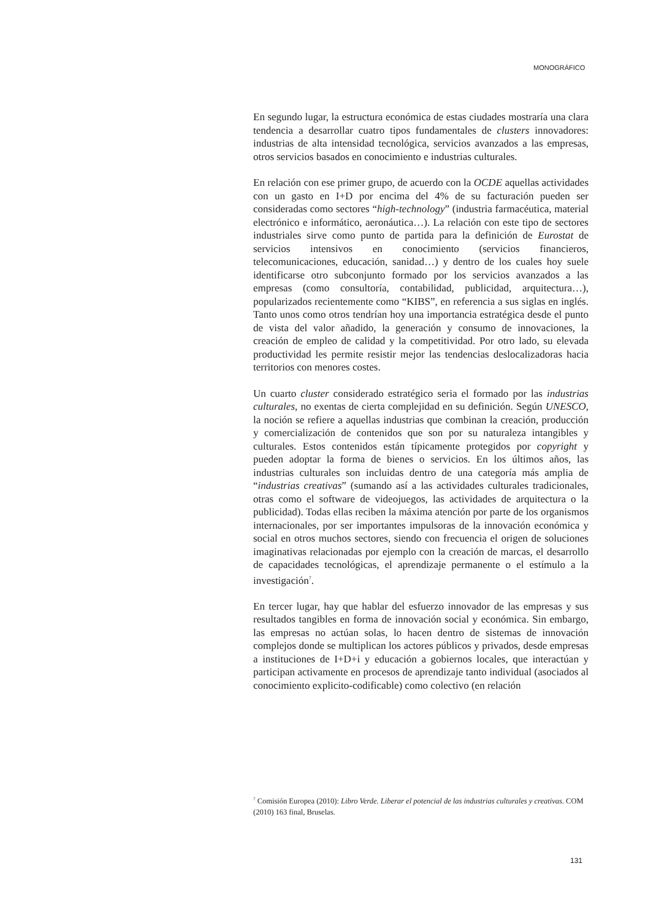MONOGRÁFICO
En segundo lugar, la estructura económica de estas ciudades mostraría una clara tendencia a desarrollar cuatro tipos fundamentales de clusters innovadores: industrias de alta intensidad tecnológica, servicios avanzados a las empresas, otros servicios basados en conocimiento e industrias culturales.
En relación con ese primer grupo, de acuerdo con la OCDE aquellas actividades con un gasto en I+D por encima del 4% de su facturación pueden ser consideradas como sectores “high-technology” (industria farmacéutica, material electrónico e informático, aeronáutica…). La relación con este tipo de sectores industriales sirve como punto de partida para la definición de Eurostat de servicios intensivos en conocimiento (servicios financieros, telecomunicaciones, educación, sanidad…) y dentro de los cuales hoy suele identificarse otro subconjunto formado por los servicios avanzados a las empresas (como consultoría, contabilidad, publicidad, arquitectura…), popularizados recientemente como “KIBS”, en referencia a sus siglas en inglés. Tanto unos como otros tendrían hoy una importancia estratégica desde el punto de vista del valor añadido, la generación y consumo de innovaciones, la creación de empleo de calidad y la competitividad. Por otro lado, su elevada productividad les permite resistir mejor las tendencias deslocalizadoras hacia territorios con menores costes.
Un cuarto cluster considerado estratégico seria el formado por las industrias culturales, no exentas de cierta complejidad en su definición. Según UNESCO, la noción se refiere a aquellas industrias que combinan la creación, producción y comercialización de contenidos que son por su naturaleza intangibles y culturales. Estos contenidos están típicamente protegidos por copyright y pueden adoptar la forma de bienes o servicios. En los últimos años, las industrias culturales son incluidas dentro de una categoría más amplia de “industrias creativas” (sumando así a las actividades culturales tradicionales, otras como el software de videojuegos, las actividades de arquitectura o la publicidad). Todas ellas reciben la máxima atención por parte de los organismos internacionales, por ser importantes impulsoras de la innovación económica y social en otros muchos sectores, siendo con frecuencia el origen de soluciones imaginativas relacionadas por ejemplo con la creación de marcas, el desarrollo de capacidades tecnológicas, el aprendizaje permanente o el estímulo a la investigación<sup>7</sup>.
En tercer lugar, hay que hablar del esfuerzo innovador de las empresas y sus resultados tangibles en forma de innovación social y económica. Sin embargo, las empresas no actúan solas, lo hacen dentro de sistemas de innovación complejos donde se multiplican los actores públicos y privados, desde empresas a instituciones de I+D+i y educación a gobiernos locales, que interactúan y participan activamente en procesos de aprendizaje tanto individual (asociados al conocimiento explicito-codificable) como colectivo (en relación
<sup>7</sup> Comisión Europea (2010): Libro Verde. Liberar el potencial de las industrias culturales y creativas. COM (2010) 163 final, Bruselas.
131